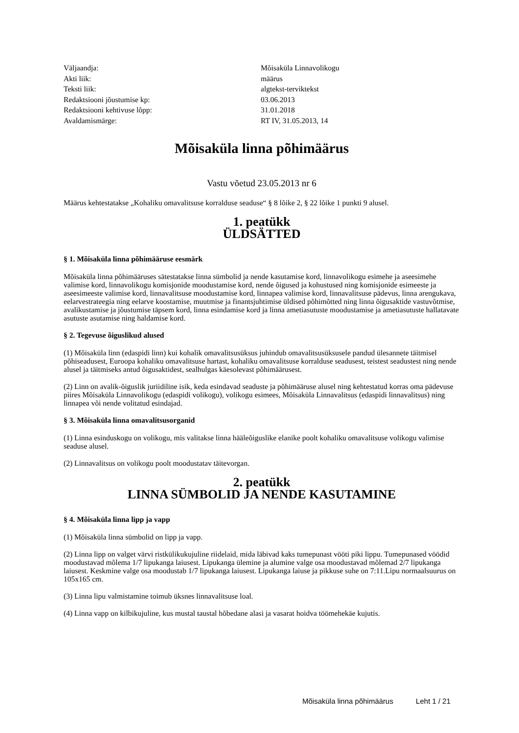| Väljaandja: | Mõisaküla Linnavolikogu |
| Akti liik: | määrus |
| Teksti liik: | algtekst-terviktekst |
| Redaktsiooni jõustumise kp: | 03.06.2013 |
| Redaktsiooni kehtivuse lõpp: | 31.01.2018 |
| Avaldamismärge: | RT IV, 31.05.2013, 14 |
Mõisaküla linna põhimäärus
Vastu võetud 23.05.2013 nr 6
Määrus kehtestatakse „Kohaliku omavalitsuse korralduse seaduse“ § 8 lõike 2, § 22 lõike 1 punkti 9 alusel.
1. peatükk
ÜLDSÄTTED
§ 1. Mõisaküla linna põhimääruse eesmärk
Mõisaküla linna põhimääruses sätestatakse linna sümbolid ja nende kasutamise kord, linnavolikogu esimehe ja aseesimehe valimise kord, linnavolikogu komisjonide moodustamise kord, nende õigused ja kohustused ning komisjonide esimeeste ja aseesimeeste valimise kord, linnavalitsuse moodustamise kord, linnapea valimise kord, linnavalitsuse pädevus, linna arengukava, eelarvestrateegia ning eelarve koostamise, muutmise ja finantsjuhtimise üldised põhimõtted ning linna õigusaktide vastuvõtmise, avalikustamise ja jõustumise täpsem kord, linna esindamise kord ja linna ametiasutuste moodustamise ja ametiasutuste hallatavate asutuste asutamise ning haldamise kord.
§ 2. Tegevuse õiguslikud alused
(1) Mõisaküla linn (edaspidi linn) kui kohalik omavalitsusüksus juhindub omavalitsusüksusele pandud ülesannete täitmisel põhiseadusest, Euroopa kohaliku omavalitsuse hartast, kohaliku omavalitsuse korralduse seadusest, teistest seadustest ning nende alusel ja täitmiseks antud õigusaktidest, sealhulgas käesolevast põhimäärusest.
(2) Linn on avalik-õiguslik juriidiline isik, keda esindavad seaduste ja põhimääruse alusel ning kehtestatud korras oma pädevuse piires Mõisaküla Linnavolikogu (edaspidi volikogu), volikogu esimees, Mõisaküla Linnavalitsus (edaspidi linnavalitsus) ning linnapea või nende volitatud esindajad.
§ 3. Mõisaküla linna omavalitsusorganid
(1) Linna esinduskogu on volikogu, mis valitakse linna hääleõiguslike elanike poolt kohaliku omavalitsuse volikogu valimise seaduse alusel.
(2) Linnavalitsus on volikogu poolt moodustatav täitevorgan.
2. peatükk
LINNA SÜMBOLID JA NENDE KASUTAMINE
§ 4. Mõisaküla linna lipp ja vapp
(1) Mõisaküla linna sümbolid on lipp ja vapp.
(2) Linna lipp on valget värvi ristkülikukujuline riidelaid, mida läbivad kaks tumepunast vööti piki lippu. Tumepunased vöödid moodustavad mõlema 1/7 lipukanga laiusest. Lipukanga ülemine ja alumine valge osa moodustavad mõlemad 2/7 lipukanga laiusest. Keskmine valge osa moodustab 1/7 lipukanga laiusest. Lipukanga laiuse ja pikkuse suhe on 7:11.Lipu normaalsuurus on 105x165 cm.
(3) Linna lipu valmistamine toimub üksnes linnavalitsuse loal.
(4) Linna vapp on kilbikujuline, kus mustal taustal hõbedane alasi ja vasarat hoidva töömehekäe kujutis.
Mõisaküla linna põhimäärus Leht 1 / 21